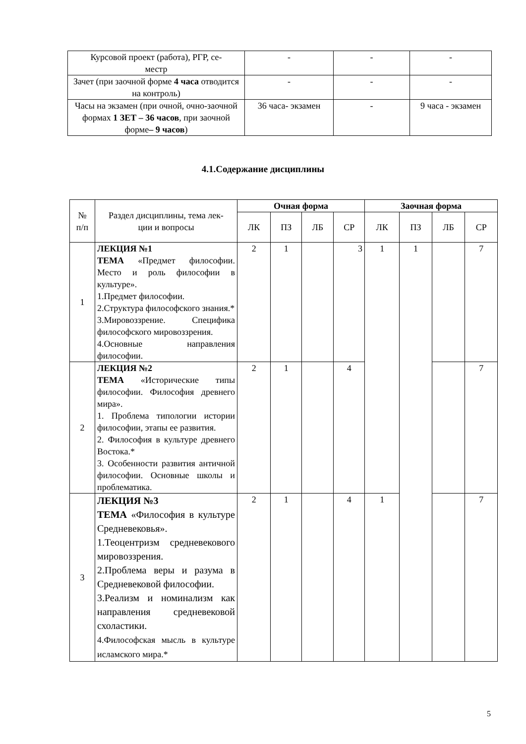| Курсовой проект (работа), РГР, се- местр | - | - | - |
| Зачет (при заочной форме 4 часа отводится на контроль) | - | - | - |
| Часы на экзамен (при очной, очно-заочной формах 1 ЗЕТ – 36 часов , при заочной форме – 9 часов ) | 36 часа- экзамен | - | 9 часа - экзамен |
4.1.Содержание дисциплины
| № п/п | Раздел дисциплины, тема лек- ции и вопросы | Очная форма | | | | Заочная форма | | | |
| --- | --- | --- | --- | --- | --- | --- | --- | --- | --- |
| | | ЛК | ПЗ | ЛБ | СР | ЛК | ПЗ | ЛБ | СР |
| 1 | ЛЕКЦИЯ №1 ТЕМА «Предмет философии. Место и роль философии в культуре». 1.Предмет философии. 2.Структура философского знания.* 3.Мировоззрение. Специфика философского мировоззрения. 4.Основные направления философии. | 2 | 1 | | 3 | 1 | 1 | | 7 |
| 2 | ЛЕКЦИЯ №2 ТЕМА «Исторические типы философии. Философия древнего мира». 1. Проблема типологии истории философии, этапы ее развития. 2. Философия в культуре древнего Востока.* 3. Особенности развития античной философии. Основные школы и проблематика. | 2 | 1 | | 4 | | | | 7 |
| 3 | ЛЕКЦИЯ №3 ТЕМА «Философия в культуре Средневековья». 1.Теоцентризм средневекового мировоззрения. 2.Проблема веры и разума в Средневековой философии. 3.Реализм и номинализм как направления средневековой схоластики. 4.Философская мысль в культуре исламского мира.* | 2 | 1 | | 4 | 1 | | | 7 |
5